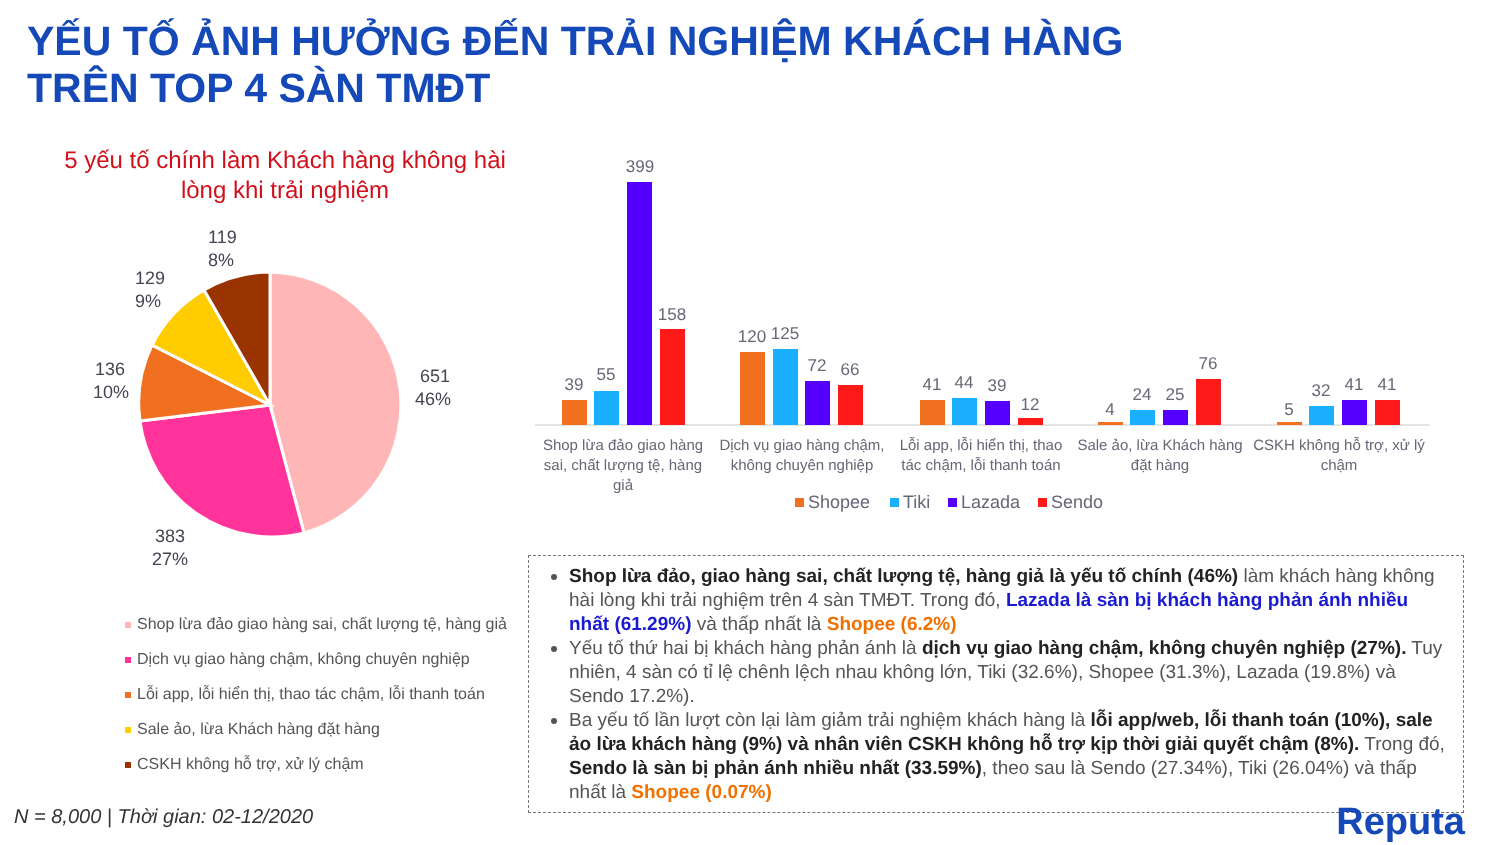YẾU TỐ ẢNH HƯỞNG ĐẾN TRẢI NGHIỆM KHÁCH HÀNG
TRÊN TOP 4 SÀN TMĐT
5 yếu tố chính làm Khách hàng không hài lòng khi trải nghiệm
651
46%
383
27%
136
10%
129
9%
119
8%
Shop lừa đảo giao hàng sai, chất lượng tệ, hàng giả
Dịch vụ giao hàng chậm, không chuyên nghiệp
Lỗi app, lỗi hiển thị, thao tác chậm, lỗi thanh toán
Sale ảo, lừa Khách hàng đặt hàng
CSKH không hỗ trợ, xử lý chậm
39
55
399
158
120
125
72
66
41
44
39
12
4
24
25
76
5
32
41
41
Shop lừa đảo giao hàng
sai, chất lượng tệ, hàng
giả
Dịch vụ giao hàng chậm,
không chuyên nghiệp
Lỗi app, lỗi hiển thị, thao
tác chậm, lỗi thanh toán
Sale ảo, lừa Khách hàng
đặt hàng
CSKH không hỗ trợ, xử lý
chậm
Shopee
Tiki
Lazada
Sendo
Shop lừa đảo, giao hàng sai, chất lượng tệ, hàng giả là yếu tố chính (46%) làm khách hàng không hài lòng khi trải nghiệm trên 4 sàn TMĐT. Trong đó, Lazada là sàn bị khách hàng phản ánh nhiều nhất (61.29%) và thấp nhất là Shopee (6.2%)
Yếu tố thứ hai bị khách hàng phản ánh là dịch vụ giao hàng chậm, không chuyên nghiệp (27%). Tuy nhiên, 4 sàn có tỉ lệ chênh lệch nhau không lớn, Tiki (32.6%), Shopee (31.3%), Lazada (19.8%) và Sendo 17.2%).
Ba yếu tố lần lượt còn lại làm giảm trải nghiệm khách hàng là lỗi app/web, lỗi thanh toán (10%), sale ảo lừa khách hàng (9%) và nhân viên CSKH không hỗ trợ kịp thời giải quyết chậm (8%). Trong đó, Sendo là sàn bị phản ánh nhiều nhất (33.59%), theo sau là Sendo (27.34%), Tiki (26.04%) và thấp nhất là Shopee (0.07%)
N = 8,000 | Thời gian: 02-12/2020
Reputa